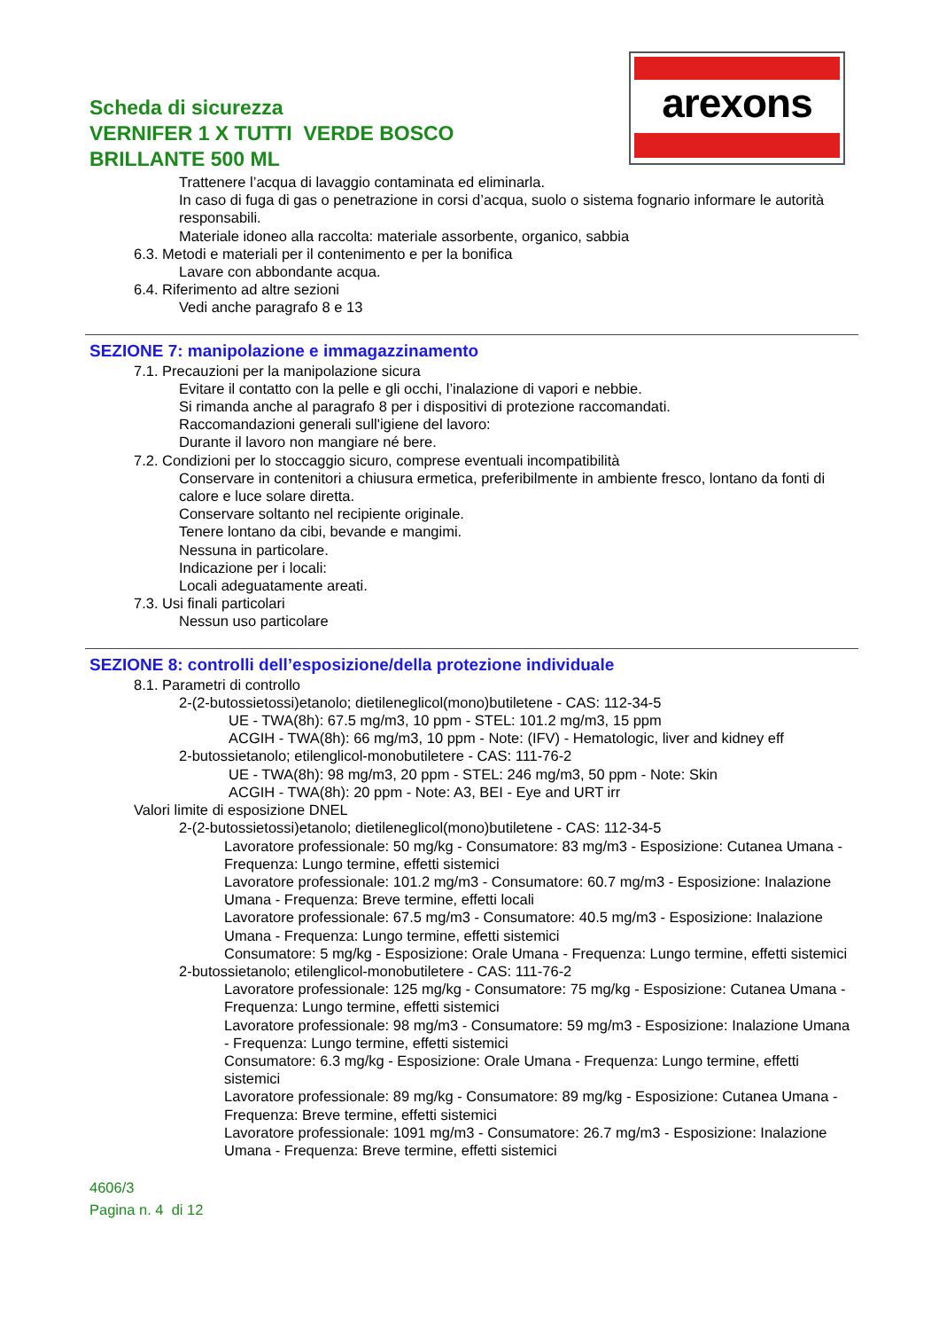Scheda di sicurezza
VERNIFER 1 X TUTTI VERDE BOSCO
BRILLANTE 500 ML
arexons
Trattenere l’acqua di lavaggio contaminata ed eliminarla.
In caso di fuga di gas o penetrazione in corsi d’acqua, suolo o sistema fognario informare le autorità responsabili.
Materiale idoneo alla raccolta: materiale assorbente, organico, sabbia
6.3. Metodi e materiali per il contenimento e per la bonifica
Lavare con abbondante acqua.
6.4. Riferimento ad altre sezioni
Vedi anche paragrafo 8 e 13
SEZIONE 7: manipolazione e immagazzinamento
7.1. Precauzioni per la manipolazione sicura
Evitare il contatto con la pelle e gli occhi, l’inalazione di vapori e nebbie.
Si rimanda anche al paragrafo 8 per i dispositivi di protezione raccomandati.
Raccomandazioni generali sull'igiene del lavoro:
Durante il lavoro non mangiare né bere.
7.2. Condizioni per lo stoccaggio sicuro, comprese eventuali incompatibilità
Conservare in contenitori a chiusura ermetica, preferibilmente in ambiente fresco, lontano da fonti di calore e luce solare diretta.
Conservare soltanto nel recipiente originale.
Tenere lontano da cibi, bevande e mangimi.
Nessuna in particolare.
Indicazione per i locali:
Locali adeguatamente areati.
7.3. Usi finali particolari
Nessun uso particolare
SEZIONE 8: controlli dell’esposizione/della protezione individuale
8.1. Parametri di controllo
2-(2-butossietossi)etanolo; dietileneglicol(mono)butiletene - CAS: 112-34-5
UE - TWA(8h): 67.5 mg/m3, 10 ppm - STEL: 101.2 mg/m3, 15 ppm
ACGIH - TWA(8h): 66 mg/m3, 10 ppm - Note: (IFV) - Hematologic, liver and kidney eff
2-butossietanolo; etilenglicol-monobutiletere - CAS: 111-76-2
UE - TWA(8h): 98 mg/m3, 20 ppm - STEL: 246 mg/m3, 50 ppm - Note: Skin
ACGIH - TWA(8h): 20 ppm - Note: A3, BEI - Eye and URT irr
Valori limite di esposizione DNEL
2-(2-butossietossi)etanolo; dietileneglicol(mono)butiletene - CAS: 112-34-5
Lavoratore professionale: 50 mg/kg - Consumatore: 83 mg/m3 - Esposizione: Cutanea Umana - Frequenza: Lungo termine, effetti sistemici
Lavoratore professionale: 101.2 mg/m3 - Consumatore: 60.7 mg/m3 - Esposizione: Inalazione Umana - Frequenza: Breve termine, effetti locali
Lavoratore professionale: 67.5 mg/m3 - Consumatore: 40.5 mg/m3 - Esposizione: Inalazione Umana - Frequenza: Lungo termine, effetti sistemici
Consumatore: 5 mg/kg - Esposizione: Orale Umana - Frequenza: Lungo termine, effetti sistemici
2-butossietanolo; etilenglicol-monobutiletere - CAS: 111-76-2
Lavoratore professionale: 125 mg/kg - Consumatore: 75 mg/kg - Esposizione: Cutanea Umana - Frequenza: Lungo termine, effetti sistemici
Lavoratore professionale: 98 mg/m3 - Consumatore: 59 mg/m3 - Esposizione: Inalazione Umana - Frequenza: Lungo termine, effetti sistemici
Consumatore: 6.3 mg/kg - Esposizione: Orale Umana - Frequenza: Lungo termine, effetti sistemici
Lavoratore professionale: 89 mg/kg - Consumatore: 89 mg/kg - Esposizione: Cutanea Umana - Frequenza: Breve termine, effetti sistemici
Lavoratore professionale: 1091 mg/m3 - Consumatore: 26.7 mg/m3 - Esposizione: Inalazione Umana - Frequenza: Breve termine, effetti sistemici
4606/3
Pagina n. 4 di 12